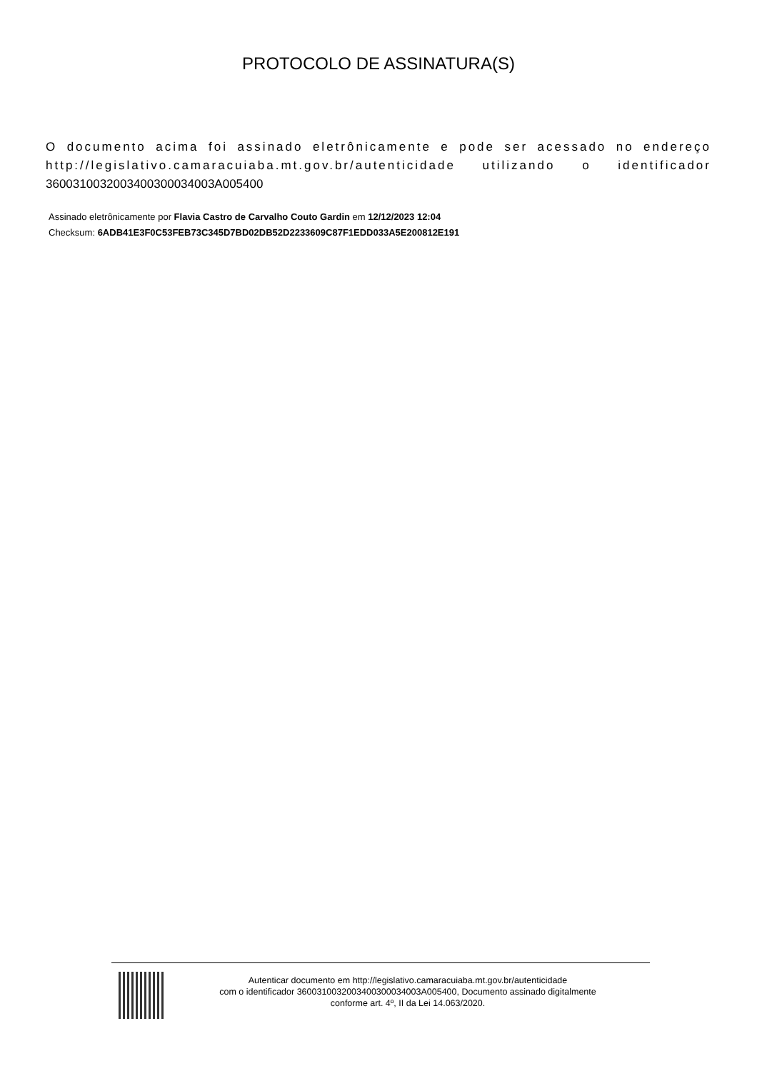PROTOCOLO DE ASSINATURA(S)
O documento acima foi assinado eletrônicamente e pode ser acessado no endereço http://legislativo.camaracuiaba.mt.gov.br/autenticidade utilizando o identificador 360031003200340030003400​3A005400
Assinado eletrônicamente por Flavia Castro de Carvalho Couto Gardin em 12/12/2023 12:04
Checksum: 6ADB41E3F0C53FEB73C345D7BD02DB52D2233609C87F1EDD033A5E200812E191
Autenticar documento em http://legislativo.camaracuiaba.mt.gov.br/autenticidade
com o identificador 360031003200340030003400​3A005400, Documento assinado digitalmente
conforme art. 4º, II da Lei 14.063/2020.